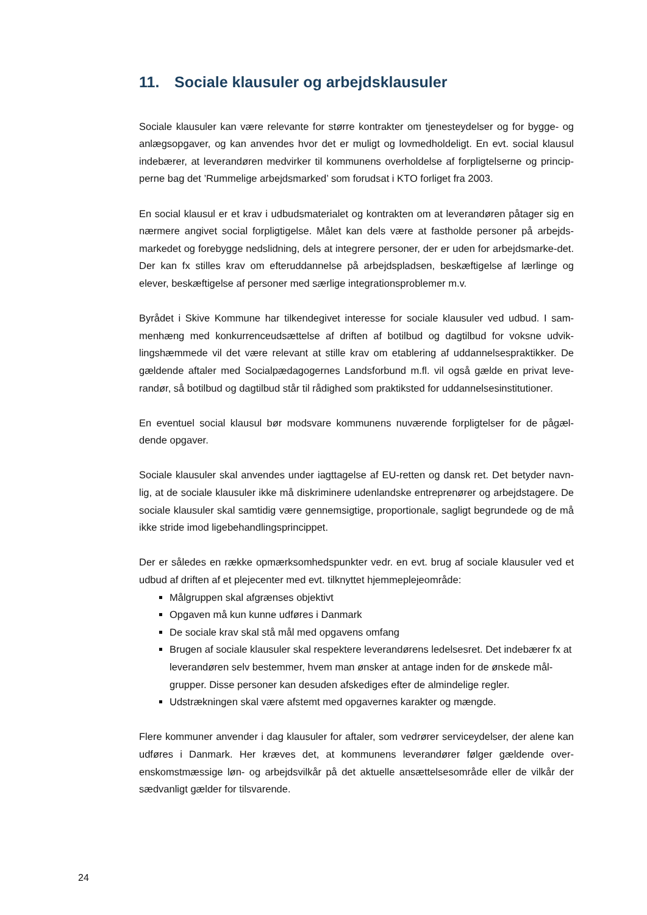11. Sociale klausuler og arbejdsklausuler
Sociale klausuler kan være relevante for større kontrakter om tjenesteydelser og for bygge- og anlægsopgaver, og kan anvendes hvor det er muligt og lovmedholdeligt. En evt. social klausul indebærer, at leverandøren medvirker til kommunens overholdelse af forpligtelserne og princip-perne bag det ’Rummelige arbejdsmarked’ som forudsat i KTO forliget fra 2003.
En social klausul er et krav i udbudsmaterialet og kontrakten om at leverandøren påtager sig en nærmere angivet social forpligtigelse. Målet kan dels være at fastholde personer på arbejds-markedet og forebygge nedslidning, dels at integrere personer, der er uden for arbejdsmarke-det. Der kan fx stilles krav om efteruddannelse på arbejdspladsen, beskæftigelse af lærlinge og elever, beskæftigelse af personer med særlige integrationsproblemer m.v.
Byrådet i Skive Kommune har tilkendegivet interesse for sociale klausuler ved udbud. I sam-menhæng med konkurrenceudsættelse af driften af botilbud og dagtilbud for voksne udvik-lingshæmmede vil det være relevant at stille krav om etablering af uddannelsespraktikker. De gældende aftaler med Socialpædagogernes Landsforbund m.fl. vil også gælde en privat leve-randør, så botilbud og dagtilbud står til rådighed som praktiksted for uddannelsesinstitutioner.
En eventuel social klausul bør modsvare kommunens nuværende forpligtelser for de pågæl-dende opgaver.
Sociale klausuler skal anvendes under iagttagelse af EU-retten og dansk ret. Det betyder navn-lig, at de sociale klausuler ikke må diskriminere udenlandske entreprenører og arbejdstagere. De sociale klausuler skal samtidig være gennemsigtige, proportionale, sagligt begrundede og de må ikke stride imod ligebehandlingsprincippet.
Der er således en række opmærksomhedspunkter vedr. en evt. brug af sociale klausuler ved et udbud af driften af et plejecenter med evt. tilknyttet hjemmeplejeområde:
Målgruppen skal afgrænses objektivt
Opgaven må kun kunne udføres i Danmark
De sociale krav skal stå mål med opgavens omfang
Brugen af sociale klausuler skal respektere leverandørens ledelsesret. Det indebærer fx at leverandøren selv bestemmer, hvem man ønsker at antage inden for de ønskede mål-grupper. Disse personer kan desuden afskediges efter de almindelige regler.
Udstrækningen skal være afstemt med opgavernes karakter og mængde.
Flere kommuner anvender i dag klausuler for aftaler, som vedrører serviceydelser, der alene kan udføres i Danmark. Her kræves det, at kommunens leverandører følger gældende over-enskomstmæssige løn- og arbejdsvilkår på det aktuelle ansættelsesområde eller de vilkår der sædvanligt gælder for tilsvarende.
24